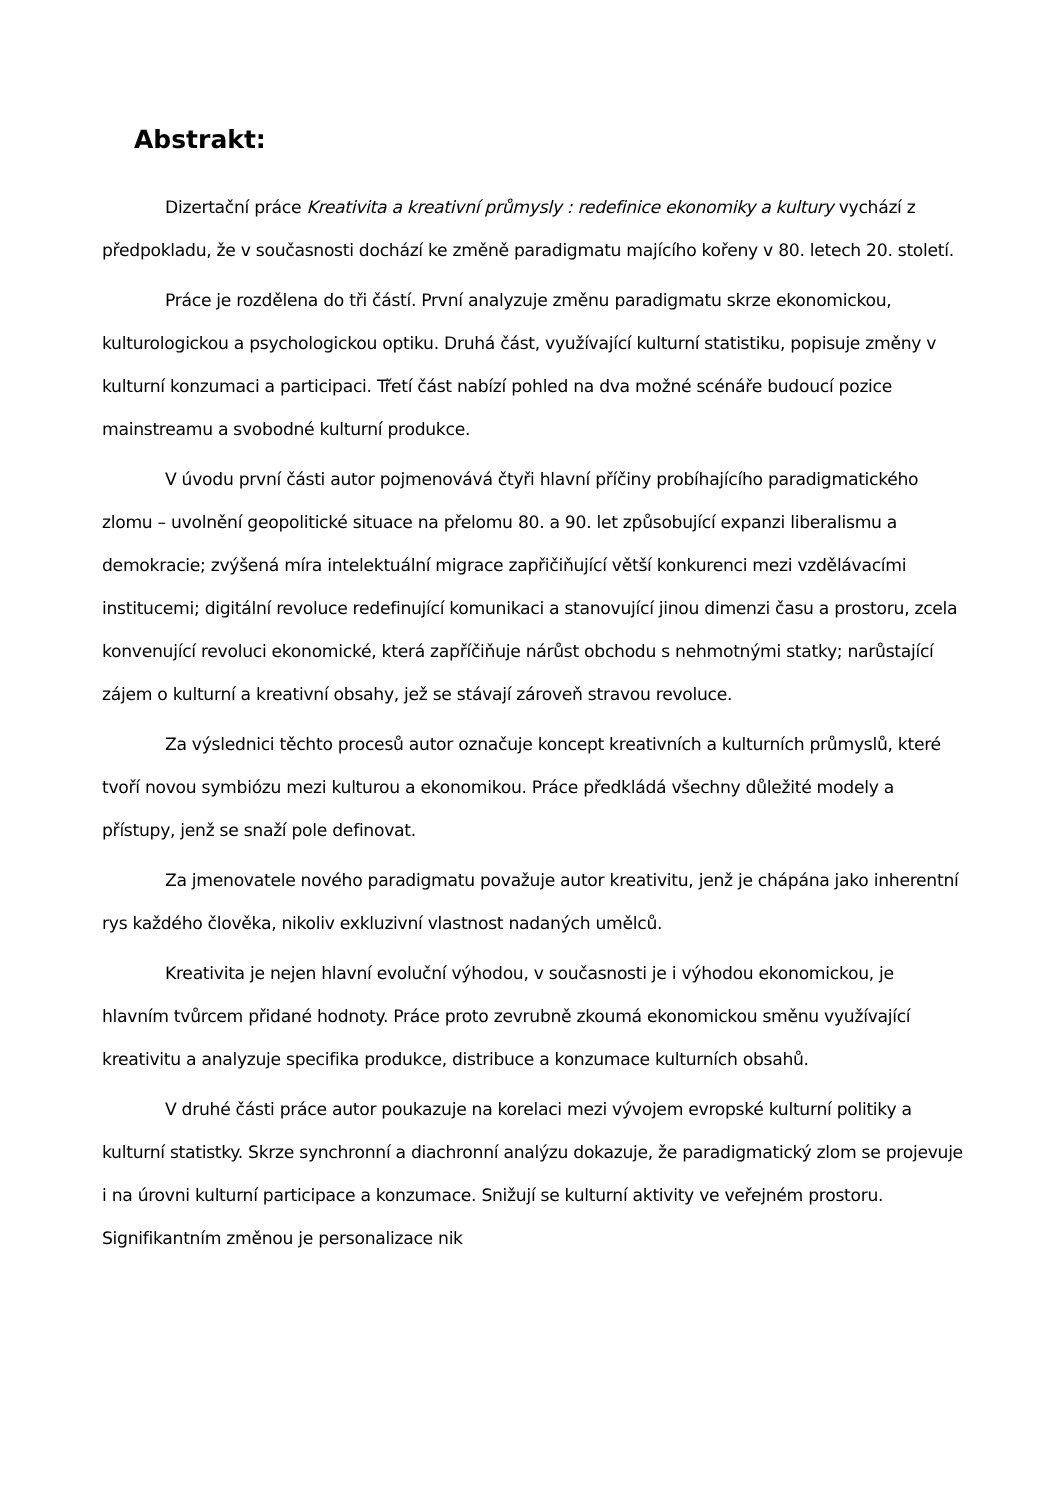Abstrakt:
Dizertační práce Kreativita a kreativní průmysly : redefinice ekonomiky a kultury vychází z předpokladu, že v současnosti dochází ke změně paradigmatu majícího kořeny v 80. letech 20. století.
Práce je rozdělena do tři částí. První analyzuje změnu paradigmatu skrze ekonomickou, kulturologickou a psychologickou optiku. Druhá část, využívající kulturní statistiku, popisuje změny v kulturní konzumaci a participaci. Třetí část nabízí pohled na dva možné scénáře budoucí pozice mainstreamu a svobodné kulturní produkce.
V úvodu první části autor pojmenovává čtyři hlavní příčiny probíhajícího paradigmatického zlomu – uvolnění geopolitické situace na přelomu 80. a 90. let způsobující expanzi liberalismu a demokracie; zvýšená míra intelektuální migrace zapřičiňující větší konkurenci mezi vzdělávacími institucemi; digitální revoluce redefinující komunikaci a stanovující jinou dimenzi času a prostoru, zcela konvenující revoluci ekonomické, která zapříčiňuje nárůst obchodu s nehmotnými statky; narůstající zájem o kulturní a kreativní obsahy, jež se stávají zároveň stravou revoluce.
Za výslednici těchto procesů autor označuje koncept kreativních a kulturních průmyslů, které tvoří novou symbiózu mezi kulturou a ekonomikou. Práce předkládá všechny důležité modely a přístupy, jenž se snaží pole definovat.
Za jmenovatele nového paradigmatu považuje autor kreativitu, jenž je chápána jako inherentní rys každého člověka, nikoliv exkluzivní vlastnost nadaných umělců.
Kreativita je nejen hlavní evoluční výhodou, v současnosti je i výhodou ekonomickou, je hlavním tvůrcem přidané hodnoty. Práce proto zevrubně zkoumá ekonomickou směnu využívající kreativitu a analyzuje specifika produkce, distribuce a konzumace kulturních obsahů.
V druhé části práce autor poukazuje na korelaci mezi vývojem evropské kulturní politiky a kulturní statistky. Skrze synchronní a diachronní analýzu dokazuje, že paradigmatický zlom se projevuje i na úrovni kulturní participace a konzumace. Snižují se kulturní aktivity ve veřejném prostoru. Signifikantním změnou je personalizace nik